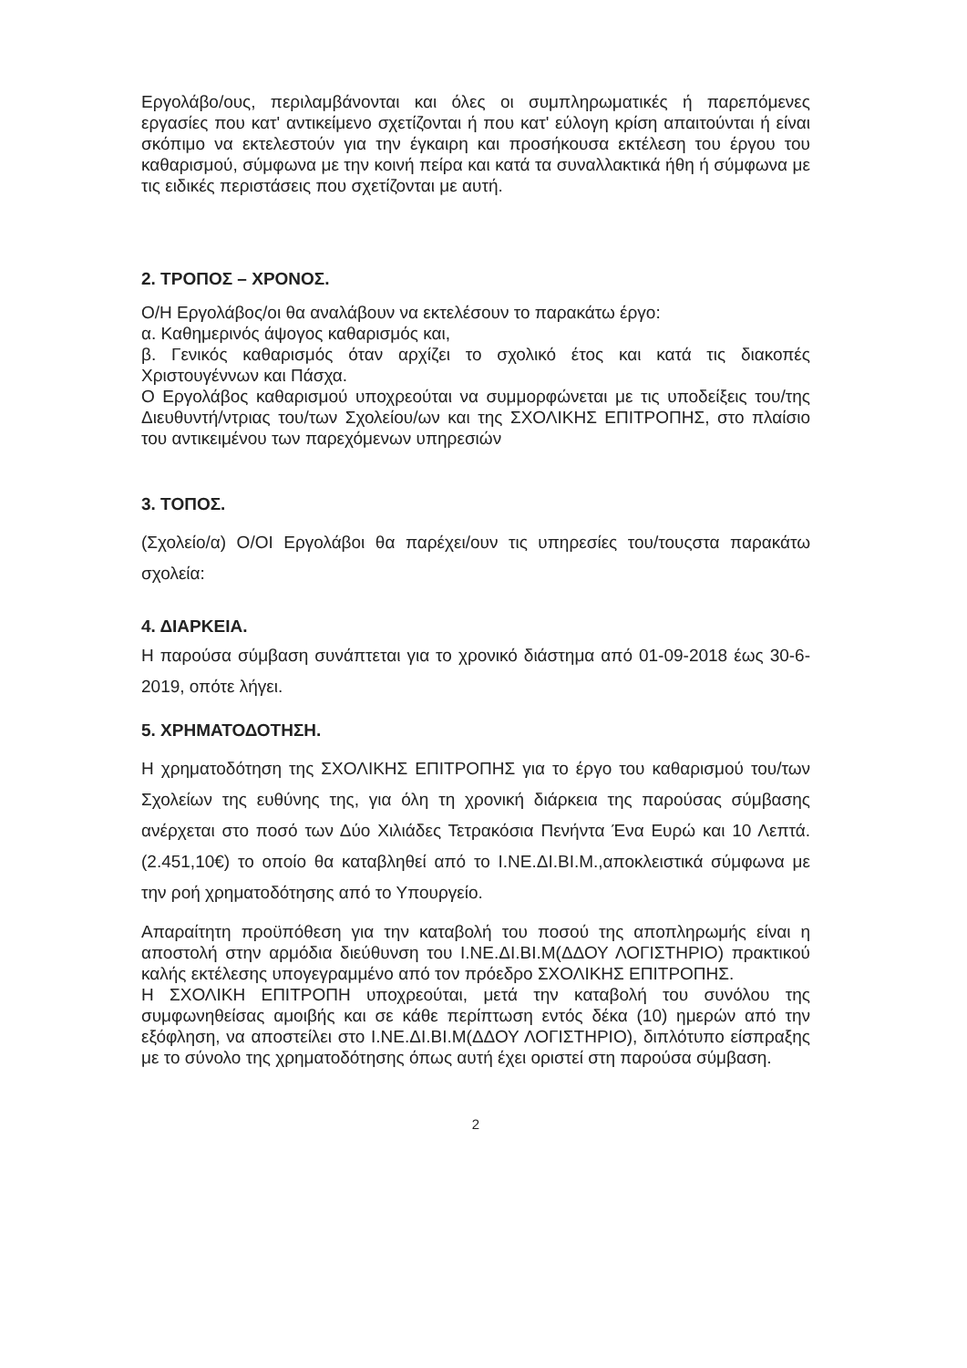Εργολάβο/ους, περιλαμβάνονται και όλες οι συμπληρωματικές ή παρεπόμενες εργασίες που κατ' αντικείμενο σχετίζονται ή που κατ' εύλογη κρίση απαιτούνται ή είναι σκόπιμο να εκτελεστούν για την έγκαιρη και προσήκουσα εκτέλεση του έργου του καθαρισμού, σύμφωνα με την κοινή πείρα και κατά τα συναλλακτικά ήθη ή σύμφωνα με τις ειδικές περιστάσεις που σχετίζονται με αυτή.
2. ΤΡΟΠΟΣ – ΧΡΟΝΟΣ.
Ο/Η Εργολάβος/οι θα αναλάβουν να εκτελέσουν το παρακάτω έργο:
α. Καθημερινός άψογος καθαρισμός και,
β. Γενικός καθαρισμός όταν αρχίζει το σχολικό έτος και κατά τις διακοπές Χριστουγέννων και Πάσχα.
Ο Εργολάβος καθαρισμού υποχρεούται να συμμορφώνεται με τις υποδείξεις του/της Διευθυντή/ντριας του/των Σχολείου/ων και της ΣΧΟΛΙΚΗΣ ΕΠΙΤΡΟΠΗΣ, στο πλαίσιο του αντικειμένου των παρεχόμενων υπηρεσιών
3. ΤΟΠΟΣ.
(Σχολείο/α) Ο/ΟΙ Εργολάβοι θα παρέχει/ουν τις υπηρεσίες του/τουςστα παρακάτω σχολεία:
4. ΔΙΑΡΚΕΙΑ.
Η παρούσα σύμβαση συνάπτεται για το χρονικό διάστημα από 01-09-2018 έως 30-6-2019, οπότε λήγει.
5. ΧΡΗΜΑΤΟΔΟΤΗΣΗ.
Η χρηματοδότηση της ΣΧΟΛΙΚΗΣ ΕΠΙΤΡΟΠΗΣ για το έργο του καθαρισμού του/των Σχολείων της ευθύνης της, για όλη τη χρονική διάρκεια της παρούσας σύμβασης ανέρχεται στο ποσό των Δύο Χιλιάδες Τετρακόσια Πενήντα Ένα Ευρώ και 10 Λεπτά. (2.451,10€) το οποίο θα καταβληθεί από το Ι.ΝΕ.ΔΙ.ΒΙ.Μ.,αποκλειστικά σύμφωνα με την ροή χρηματοδότησης από το Υπουργείο.
Απαραίτητη προϋπόθεση για την καταβολή του ποσού της αποπληρωμής είναι η αποστολή στην αρμόδια διεύθυνση του Ι.ΝΕ.ΔΙ.ΒΙ.Μ(ΔΔΟΥ ΛΟΓΙΣΤΗΡΙΟ) πρακτικού καλής εκτέλεσης υπογεγραμμένο από τον πρόεδρο ΣΧΟΛΙΚΗΣ ΕΠΙΤΡΟΠΗΣ.
Η ΣΧΟΛΙΚΗ ΕΠΙΤΡΟΠΗ υποχρεούται, μετά την καταβολή του συνόλου της συμφωνηθείσας αμοιβής και σε κάθε περίπτωση εντός δέκα (10) ημερών από την εξόφληση, να αποστείλει στο Ι.ΝΕ.ΔΙ.ΒΙ.Μ(ΔΔΟΥ ΛΟΓΙΣΤΗΡΙΟ), διπλότυπο είσπραξης με το σύνολο της χρηματοδότησης όπως αυτή έχει οριστεί στη παρούσα σύμβαση.
2